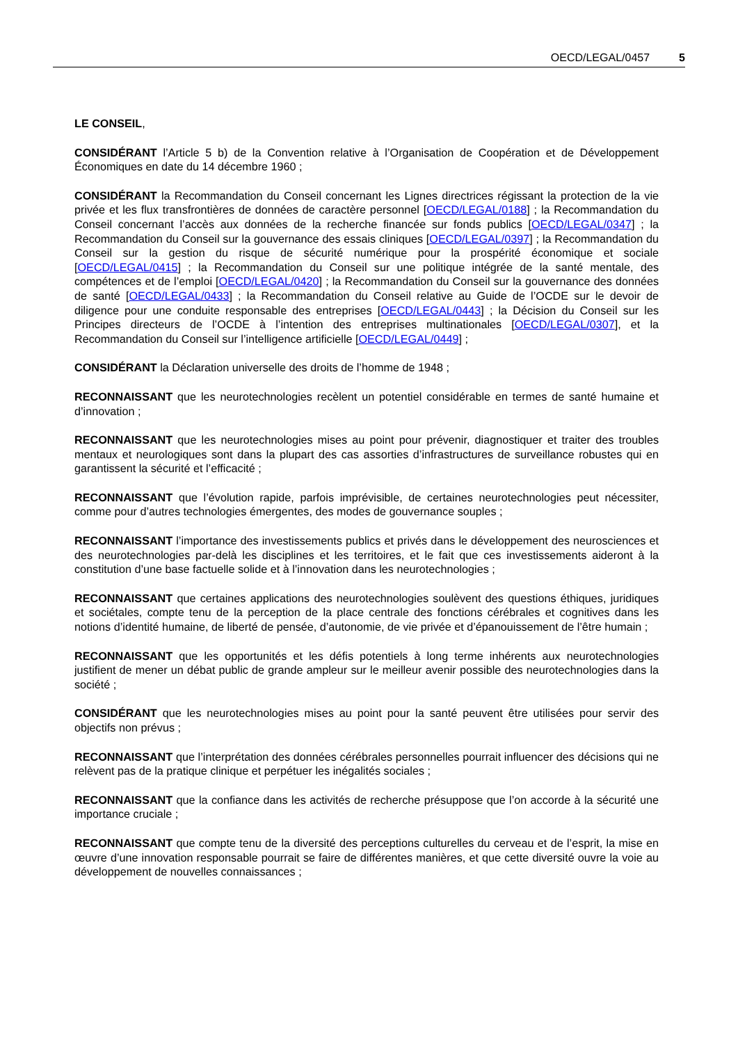OECD/LEGAL/0457 5
LE CONSEIL,
CONSIDÉRANT l’Article 5 b) de la Convention relative à l’Organisation de Coopération et de Développement Économiques en date du 14 décembre 1960 ;
CONSIDÉRANT la Recommandation du Conseil concernant les Lignes directrices régissant la protection de la vie privée et les flux transfrontières de données de caractère personnel [OECD/LEGAL/0188] ; la Recommandation du Conseil concernant l’accès aux données de la recherche financée sur fonds publics [OECD/LEGAL/0347] ; la Recommandation du Conseil sur la gouvernance des essais cliniques [OECD/LEGAL/0397] ; la Recommandation du Conseil sur la gestion du risque de sécurité numérique pour la prospérité économique et sociale [OECD/LEGAL/0415] ; la Recommandation du Conseil sur une politique intégrée de la santé mentale, des compétences et de l’emploi [OECD/LEGAL/0420] ; la Recommandation du Conseil sur la gouvernance des données de santé [OECD/LEGAL/0433] ; la Recommandation du Conseil relative au Guide de l’OCDE sur le devoir de diligence pour une conduite responsable des entreprises [OECD/LEGAL/0443] ; la Décision du Conseil sur les Principes directeurs de l’OCDE à l’intention des entreprises multinationales [OECD/LEGAL/0307], et la Recommandation du Conseil sur l’intelligence artificielle [OECD/LEGAL/0449] ;
CONSIDÉRANT la Déclaration universelle des droits de l’homme de 1948 ;
RECONNAISSANT que les neurotechnologies recèlent un potentiel considérable en termes de santé humaine et d’innovation ;
RECONNAISSANT que les neurotechnologies mises au point pour prévenir, diagnostiquer et traiter des troubles mentaux et neurologiques sont dans la plupart des cas assorties d’infrastructures de surveillance robustes qui en garantissent la sécurité et l’efficacité ;
RECONNAISSANT que l’évolution rapide, parfois imprévisible, de certaines neurotechnologies peut nécessiter, comme pour d’autres technologies émergentes, des modes de gouvernance souples ;
RECONNAISSANT l’importance des investissements publics et privés dans le développement des neurosciences et des neurotechnologies par-delà les disciplines et les territoires, et le fait que ces investissements aideront à la constitution d’une base factuelle solide et à l’innovation dans les neurotechnologies ;
RECONNAISSANT que certaines applications des neurotechnologies soulèvent des questions éthiques, juridiques et sociétales, compte tenu de la perception de la place centrale des fonctions cérébrales et cognitives dans les notions d’identité humaine, de liberté de pensée, d’autonomie, de vie privée et d’épanouissement de l’être humain ;
RECONNAISSANT que les opportunités et les défis potentiels à long terme inhérents aux neurotechnologies justifient de mener un débat public de grande ampleur sur le meilleur avenir possible des neurotechnologies dans la société ;
CONSIDÉRANT que les neurotechnologies mises au point pour la santé peuvent être utilisées pour servir des objectifs non prévus ;
RECONNAISSANT que l’interprétation des données cérébrales personnelles pourrait influencer des décisions qui ne relèvent pas de la pratique clinique et perpétuer les inégalités sociales ;
RECONNAISSANT que la confiance dans les activités de recherche présuppose que l’on accorde à la sécurité une importance cruciale ;
RECONNAISSANT que compte tenu de la diversité des perceptions culturelles du cerveau et de l’esprit, la mise en œuvre d’une innovation responsable pourrait se faire de différentes manières, et que cette diversité ouvre la voie au développement de nouvelles connaissances ;